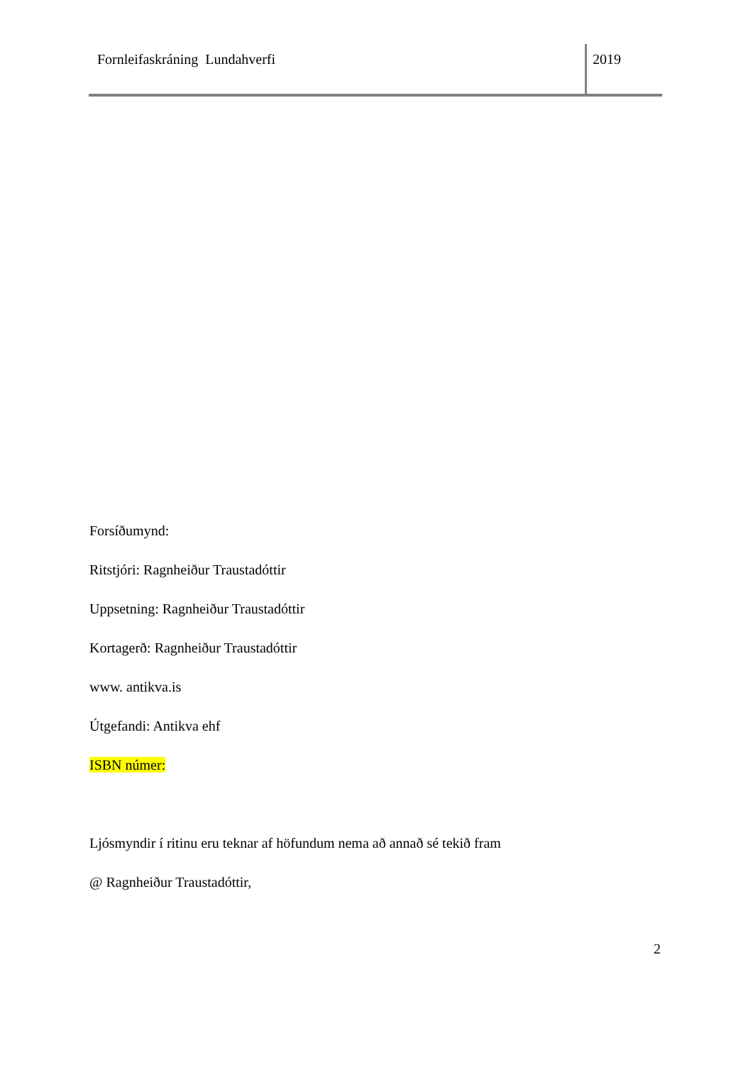Fornleifaskráning Lundahverfi 2019
Forsíðumynd:
Ritstjóri: Ragnheiður Traustadóttir
Uppsetning: Ragnheiður Traustadóttir
Kortagerð: Ragnheiður Traustadóttir
www. antikva.is
Útgefandi: Antikva ehf
ISBN númer:
Ljósmyndir í ritinu eru teknar af höfundum nema að annað sé tekið fram
@ Ragnheiður Traustadóttir,
2